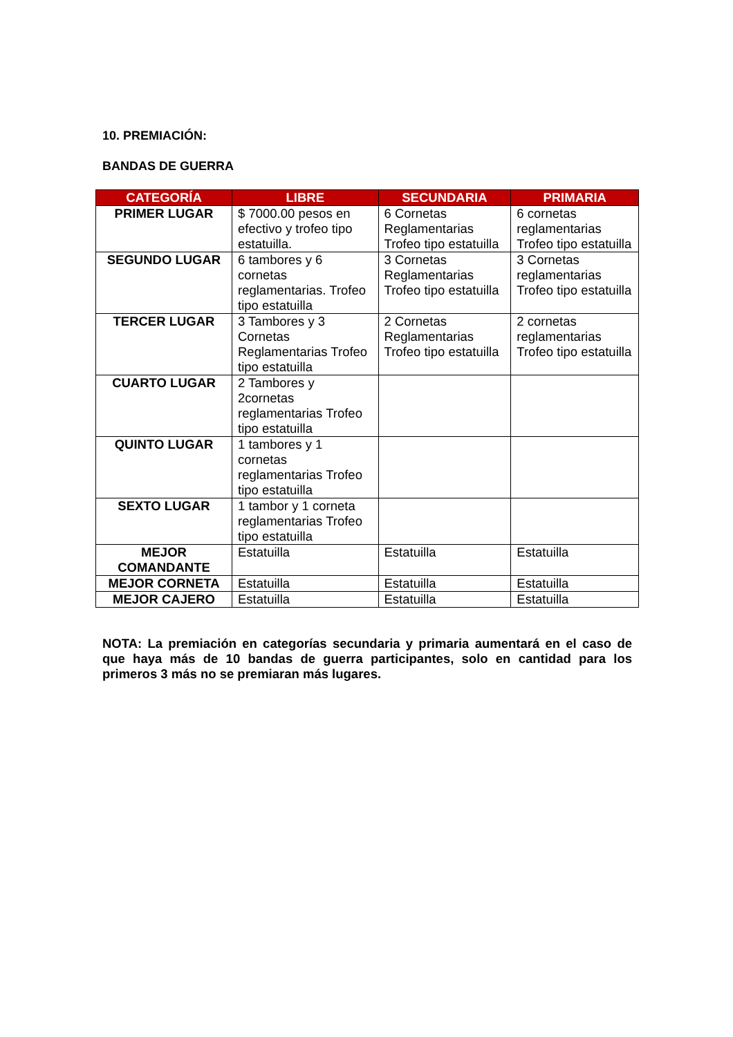10. PREMIACIÓN:
BANDAS DE GUERRA
| CATEGORÍA | LIBRE | SECUNDARIA | PRIMARIA |
| --- | --- | --- | --- |
| PRIMER LUGAR | $ 7000.00 pesos en efectivo y trofeo tipo estatuilla. | 6 Cornetas Reglamentarias Trofeo tipo estatuilla | 6 cornetas reglamentarias Trofeo tipo estatuilla |
| SEGUNDO LUGAR | 6 tambores y 6 cornetas reglamentarias. Trofeo tipo estatuilla | 3 Cornetas Reglamentarias Trofeo tipo estatuilla | 3 Cornetas reglamentarias Trofeo tipo estatuilla |
| TERCER LUGAR | 3 Tambores y 3 Cornetas Reglamentarias Trofeo tipo estatuilla | 2 Cornetas Reglamentarias Trofeo tipo estatuilla | 2 cornetas reglamentarias Trofeo tipo estatuilla |
| CUARTO LUGAR | 2 Tambores y 2cornetas reglamentarias Trofeo tipo estatuilla | | |
| QUINTO LUGAR | 1 tambores y 1 cornetas reglamentarias Trofeo tipo estatuilla | | |
| SEXTO LUGAR | 1 tambor y 1 corneta reglamentarias Trofeo tipo estatuilla | | |
| MEJOR COMANDANTE | Estatuilla | Estatuilla | Estatuilla |
| MEJOR CORNETA | Estatuilla | Estatuilla | Estatuilla |
| MEJOR CAJERO | Estatuilla | Estatuilla | Estatuilla |
NOTA: La premiación en categorías secundaria y primaria aumentará en el caso de que haya más de 10 bandas de guerra participantes, solo en cantidad para los primeros 3 más no se premiaran más lugares.